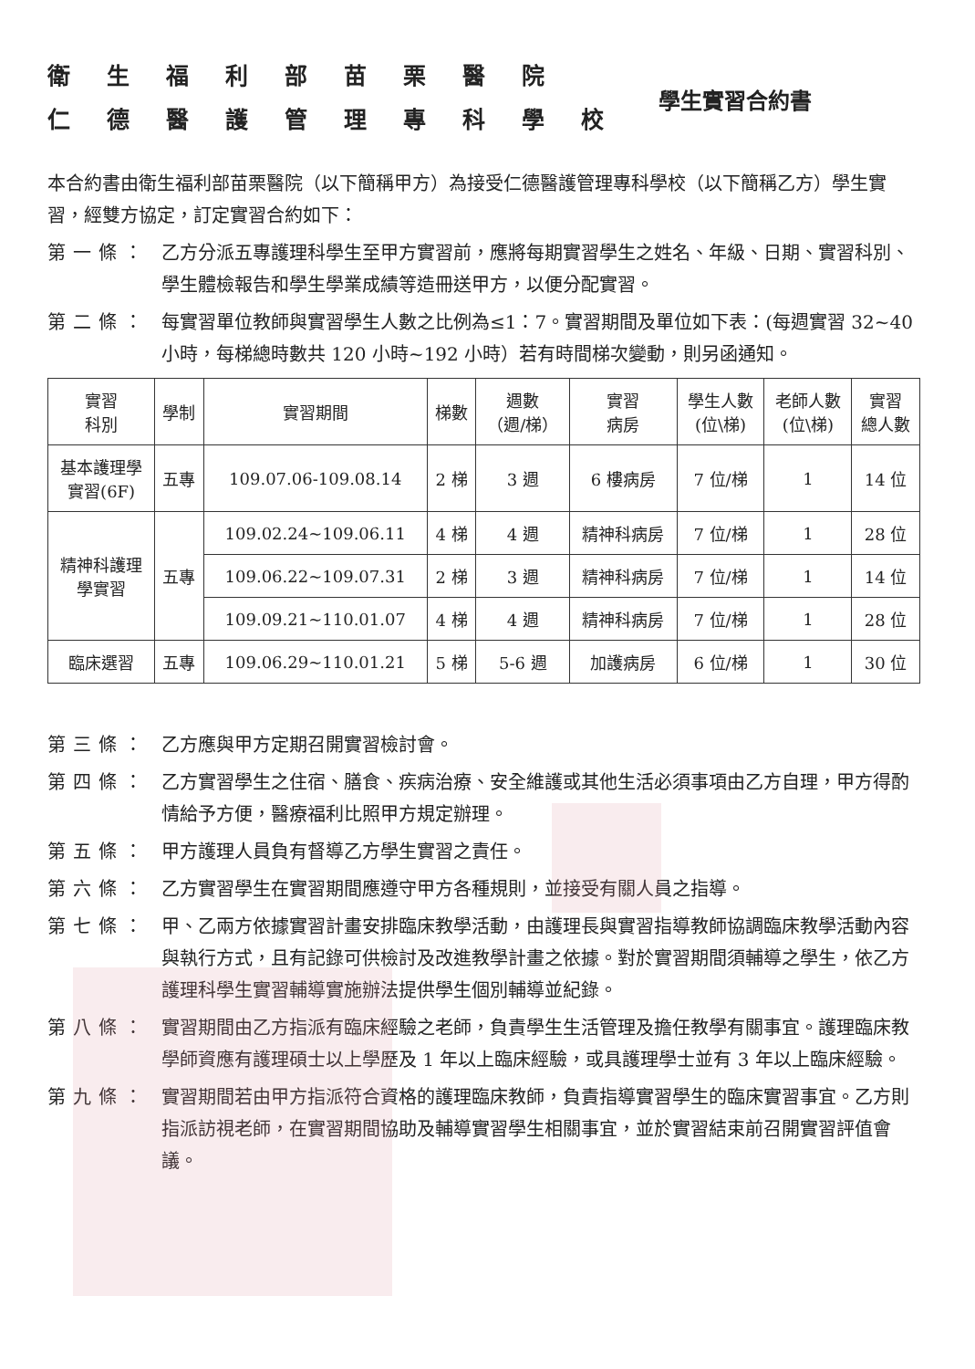衛生福利部苗栗醫院
仁德醫護管理專科學校
學生實習合約書
本合約書由衛生福利部苗栗醫院（以下簡稱甲方）為接受仁德醫護管理專科學校（以下簡稱乙方）學生實習，經雙方協定，訂定實習合約如下：
第一條： 乙方分派五專護理科學生至甲方實習前，應將每期實習學生之姓名、年級、日期、實習科別、學生體檢報告和學生學業成績等造冊送甲方，以便分配實習。
第二條： 每實習單位教師與實習學生人數之比例為≤1：7。實習期間及單位如下表：(每週實習 32~40 小時，每梯總時數共 120 小時~192 小時）若有時間梯次變動，則另函通知。
| 實習 科別 | 學制 | 實習期間 | 梯數 | 週數 （週/梯） | 實習 病房 | 學生人數 (位\梯) | 老師人數 (位\梯) | 實習 總人數 |
| --- | --- | --- | --- | --- | --- | --- | --- | --- |
| 基本護理學 實習(6F) | 五專 | 109.07.06-109.08.14 | 2 梯 | 3 週 | 6 樓病房 | 7 位/梯 | 1 | 14 位 |
| 精神科護理 學實習 | 五專 | 109.02.24~109.06.11 | 4 梯 | 4 週 | 精神科病房 | 7 位/梯 | 1 | 28 位 |
| | | 109.06.22~109.07.31 | 2 梯 | 3 週 | 精神科病房 | 7 位/梯 | 1 | 14 位 |
| | | 109.09.21~110.01.07 | 4 梯 | 4 週 | 精神科病房 | 7 位/梯 | 1 | 28 位 |
| 臨床選習 | 五專 | 109.06.29~110.01.21 | 5 梯 | 5-6 週 | 加護病房 | 6 位/梯 | 1 | 30 位 |
第三條： 乙方應與甲方定期召開實習檢討會。
第四條： 乙方實習學生之住宿、膳食、疾病治療、安全維護或其他生活必須事項由乙方自理，甲方得酌情給予方便，醫療福利比照甲方規定辦理。
第五條： 甲方護理人員負有督導乙方學生實習之責任。
第六條： 乙方實習學生在實習期間應遵守甲方各種規則，並接受有關人員之指導。
第七條： 甲、乙兩方依據實習計畫安排臨床教學活動，由護理長與實習指導教師協調臨床教學活動內容與執行方式，且有記錄可供檢討及改進教學計畫之依據。對於實習期間須輔導之學生，依乙方護理科學生實習輔導實施辦法提供學生個別輔導並紀錄。
第八條： 實習期間由乙方指派有臨床經驗之老師，負責學生生活管理及擔任教學有關事宜。護理臨床教學師資應有護理碩士以上學歷及 1 年以上臨床經驗，或具護理學士並有 3 年以上臨床經驗。
第九條： 實習期間若由甲方指派符合資格的護理臨床教師，負責指導實習學生的臨床實習事宜。乙方則指派訪視老師，在實習期間協助及輔導實習學生相關事宜，並於實習結束前召開實習評值會議。